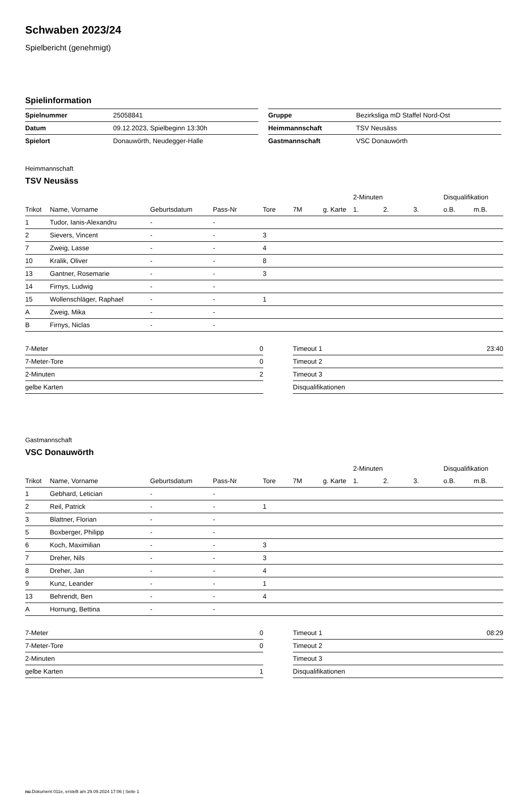Schwaben 2023/24
Spielbericht (genehmigt)
Spielinformation
| Spielnummer | 25058841 |
| Datum | 09.12.2023, Spielbeginn 13:30h |
| Spielort | Donauwörth, Neudegger-Halle |
| Gruppe | Bezirksliga mD Staffel Nord-Ost |
| Heimmannschaft | TSV Neusäss |
| Gastmannschaft | VSC Donauwörth |
Heimmannschaft
TSV Neusäss
| | | | | | | | | 2-Minuten | | | Disqualifikation | |
| --- | --- | --- | --- | --- | --- | --- | --- | --- | --- | --- | --- | --- |
| Trikot | Name, Vorname | Geburtsdatum | Pass-Nr | Tore | 7M | g. Karte | | 1. | 2. | 3. | o.B. | m.B. |
| 1 | Tudor, Ianis-Alexandru | - | - | | | | | | | | | |
| 2 | Sievers, Vincent | - | - | 3 | | | | | | | | |
| 7 | Zweig, Lasse | - | - | 4 | | | | | | | | |
| 10 | Kralik, Oliver | - | - | 8 | | | | | | | | |
| 13 | Gantner, Rosemarie | - | - | 3 | | | | | | | | |
| 14 | Firnys, Ludwig | - | - | | | | | | | | | |
| 15 | Wollenschläger, Raphael | - | - | 1 | | | | | | | | |
| A | Zweig, Mika | - | - | | | | | | | | | |
| B | Firnys, Niclas | - | - | | | | | | | | | |
| 7-Meter | 0 |
| 7-Meter-Tore | 0 |
| 2-Minuten | 2 |
| gelbe Karten | |
| Timeout 1 | 23:40 |
| Timeout 2 | |
| Timeout 3 | |
| Disqualifikationen | |
Gastmannschaft
VSC Donauwörth
| | | | | | | | | 2-Minuten | | | Disqualifikation | |
| --- | --- | --- | --- | --- | --- | --- | --- | --- | --- | --- | --- | --- |
| Trikot | Name, Vorname | Geburtsdatum | Pass-Nr | Tore | 7M | g. Karte | | 1. | 2. | 3. | o.B. | m.B. |
| 1 | Gebhard, Letician | - | - | | | | | | | | | |
| 2 | Reil, Patrick | - | - | 1 | | | | | | | | |
| 3 | Blattner, Florian | - | - | | | | | | | | | |
| 5 | Boxberger, Philipp | - | - | | | | | | | | | |
| 6 | Koch, Maximilian | - | - | 3 | | | | | | | | |
| 7 | Dreher, Nils | - | - | 3 | | | | | | | | |
| 8 | Dreher, Jan | - | - | 4 | | | | | | | | |
| 9 | Kunz, Leander | - | - | 1 | | | | | | | | |
| 13 | Behrendt, Ben | - | - | 4 | | | | | | | | |
| A | Hornung, Bettina | - | - | | | | | | | | | |
| 7-Meter | 0 |
| 7-Meter-Tore | 0 |
| 2-Minuten | |
| gelbe Karten | 1 |
| Timeout 1 | 08:29 |
| Timeout 2 | |
| Timeout 3 | |
| Disqualifikationen | |
nu.Dokument 011e, erstellt am 29.09.2024 17:06 | Seite 1